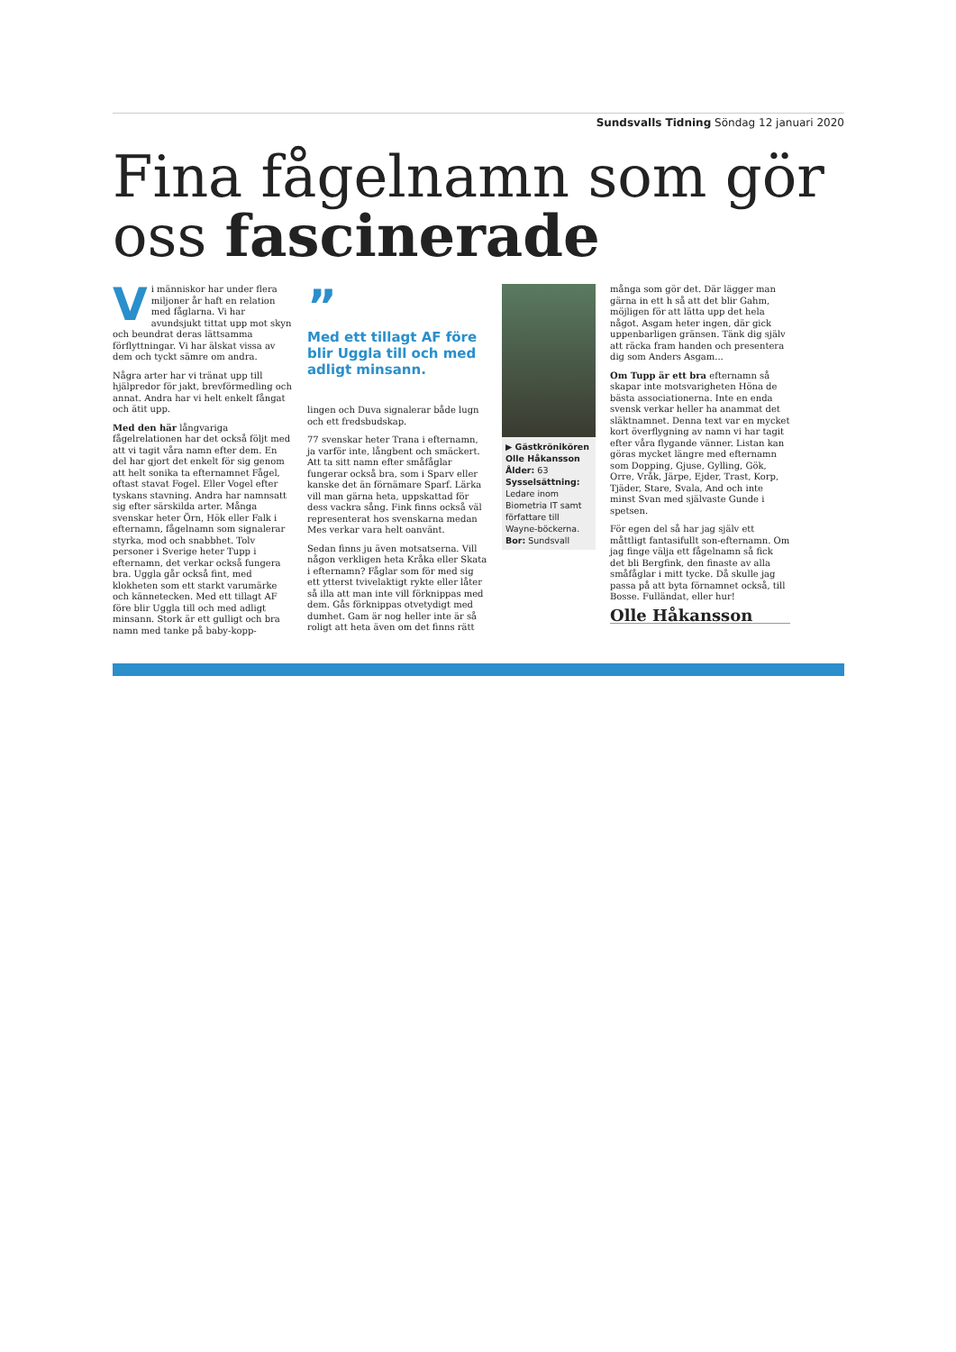Sundsvalls Tidning Söndag 12 januari 2020
Fina fågelnamn som gör oss fascinerade
Vi människor har under flera miljoner år haft en relation med fåglarna. Vi har avundsjukt tittat upp mot skyn och beundrat deras lättsamma förflyttningar. Vi har älskat vissa av dem och tyckt sämre om andra.
Några arter har vi tränat upp till hjälpredor för jakt, brevförmedling och annat. Andra har vi helt enkelt fångat och ätit upp.
Med den här långvariga fågelrelationen har det också följt med att vi tagit våra namn efter dem. En del har gjort det enkelt för sig genom att helt sonika ta efternamnet Fågel, oftast stavat Fogel. Eller Vogel efter tyskans stavning. Andra har namnsatt sig efter särskilda arter. Många svenskar heter Örn, Hök eller Falk i efternamn, fågelnamn som signalerar styrka, mod och snabbhet. Tolv personer i Sverige heter Tupp i efternamn, det verkar också fungera bra. Uggla går också fint, med klokheten som ett starkt varumärke och kännetecken. Med ett tillagt AF före blir Uggla till och med adligt minsann. Stork är ett gulligt och bra namn med tanke på baby-kopp-
”
Med ett tillagt AF före blir Uggla till och med adligt minsann.
lingen och Duva signalerar både lugn och ett fredsbudskap.
77 svenskar heter Trana i efternamn, ja varför inte, långbent och smäckert. Att ta sitt namn efter småfåglar fungerar också bra, som i Sparv eller kanske det än förnämare Sparf. Lärka vill man gärna heta, uppskattad för dess vackra sång. Fink finns också väl representerat hos svenskarna medan Mes verkar vara helt oanvänt.
Sedan finns ju även motsatserna. Vill någon verkligen heta Kråka eller Skata i efternamn? Fåglar som för med sig ett ytterst tvivelaktigt rykte eller låter så illa att man inte vill förknippas med dem. Gås förknippas otvetydigt med dumhet. Gam är nog heller inte är så roligt att heta även om det finns rätt
▶ Gästkrönikören
Olle Håkansson
Ålder: 63
Sysselsättning: Ledare inom Biometria IT samt författare till Wayne-böckerna.
Bor: Sundsvall
många som gör det. Där lägger man gärna in ett h så att det blir Gahm, möjligen för att lätta upp det hela något. Asgam heter ingen, där gick uppenbarligen gränsen. Tänk dig själv att räcka fram handen och presentera dig som Anders Asgam...
Om Tupp är ett bra efternamn så skapar inte motsvarigheten Höna de bästa associationerna. Inte en enda svensk verkar heller ha anammat det släktnamnet. Denna text var en mycket kort överflygning av namn vi har tagit efter våra flygande vänner. Listan kan göras mycket längre med efternamn som Dopping, Gjuse, Gylling, Gök, Orre, Vråk, Järpe, Ejder, Trast, Korp, Tjäder, Stare, Svala, And och inte minst Svan med självaste Gunde i spetsen.
För egen del så har jag själv ett måttligt fantasifullt son-efternamn. Om jag finge välja ett fågelnamn så fick det bli Bergfink, den finaste av alla småfåglar i mitt tycke. Då skulle jag passa på att byta förnamnet också, till Bosse. Fulländat, eller hur!
Olle Håkansson